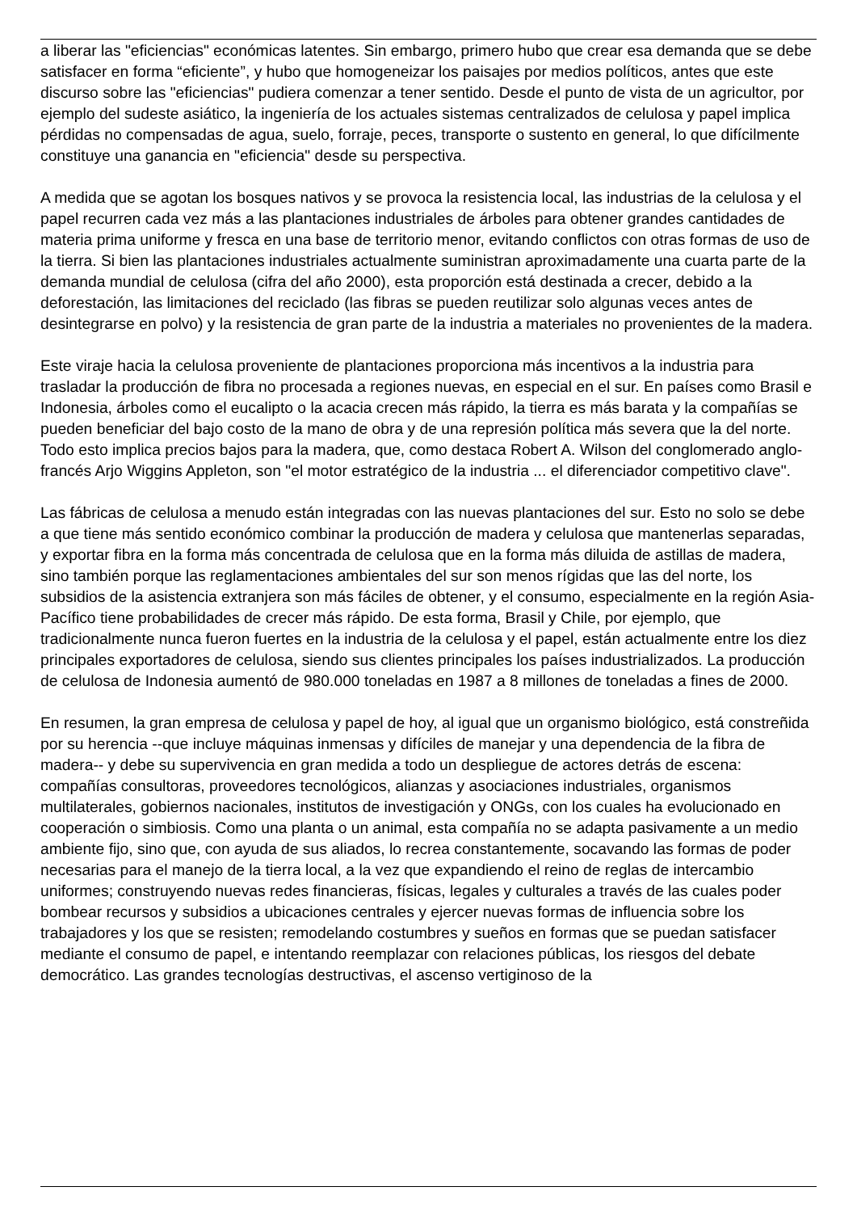a liberar las "eficiencias" económicas latentes. Sin embargo, primero hubo que crear esa demanda que se debe satisfacer en forma “eficiente”, y hubo que homogeneizar los paisajes por medios políticos, antes que este discurso sobre las "eficiencias" pudiera comenzar a tener sentido. Desde el punto de vista de un agricultor, por ejemplo del sudeste asiático, la ingeniería de los actuales sistemas centralizados de celulosa y papel implica pérdidas no compensadas de agua, suelo, forraje, peces, transporte o sustento en general, lo que difícilmente constituye una ganancia en "eficiencia" desde su perspectiva.
A medida que se agotan los bosques nativos y se provoca la resistencia local, las industrias de la celulosa y el papel recurren cada vez más a las plantaciones industriales de árboles para obtener grandes cantidades de materia prima uniforme y fresca en una base de territorio menor, evitando conflictos con otras formas de uso de la tierra. Si bien las plantaciones industriales actualmente suministran aproximadamente una cuarta parte de la demanda mundial de celulosa (cifra del año 2000), esta proporción está destinada a crecer, debido a la deforestación, las limitaciones del reciclado (las fibras se pueden reutilizar solo algunas veces antes de desintegrarse en polvo) y la resistencia de gran parte de la industria a materiales no provenientes de la madera.
Este viraje hacia la celulosa proveniente de plantaciones proporciona más incentivos a la industria para trasladar la producción de fibra no procesada a regiones nuevas, en especial en el sur. En países como Brasil e Indonesia, árboles como el eucalipto o la acacia crecen más rápido, la tierra es más barata y la compañías se pueden beneficiar del bajo costo de la mano de obra y de una represión política más severa que la del norte. Todo esto implica precios bajos para la madera, que, como destaca Robert A. Wilson del conglomerado anglo-francés Arjo Wiggins Appleton, son "el motor estratégico de la industria ... el diferenciador competitivo clave".
Las fábricas de celulosa a menudo están integradas con las nuevas plantaciones del sur. Esto no solo se debe a que tiene más sentido económico combinar la producción de madera y celulosa que mantenerlas separadas, y exportar fibra en la forma más concentrada de celulosa que en la forma más diluida de astillas de madera, sino también porque las reglamentaciones ambientales del sur son menos rígidas que las del norte, los subsidios de la asistencia extranjera son más fáciles de obtener, y el consumo, especialmente en la región Asia-Pacífico tiene probabilidades de crecer más rápido. De esta forma, Brasil y Chile, por ejemplo, que tradicionalmente nunca fueron fuertes en la industria de la celulosa y el papel, están actualmente entre los diez principales exportadores de celulosa, siendo sus clientes principales los países industrializados. La producción de celulosa de Indonesia aumentó de 980.000 toneladas en 1987 a 8 millones de toneladas a fines de 2000.
En resumen, la gran empresa de celulosa y papel de hoy, al igual que un organismo biológico, está constreñida por su herencia --que incluye máquinas inmensas y difíciles de manejar y una dependencia de la fibra de madera-- y debe su supervivencia en gran medida a todo un despliegue de actores detrás de escena: compañías consultoras, proveedores tecnológicos, alianzas y asociaciones industriales, organismos multilaterales, gobiernos nacionales, institutos de investigación y ONGs, con los cuales ha evolucionado en cooperación o simbiosis. Como una planta o un animal, esta compañía no se adapta pasivamente a un medio ambiente fijo, sino que, con ayuda de sus aliados, lo recrea constantemente, socavando las formas de poder necesarias para el manejo de la tierra local, a la vez que expandiendo el reino de reglas de intercambio uniformes; construyendo nuevas redes financieras, físicas, legales y culturales a través de las cuales poder bombear recursos y subsidios a ubicaciones centrales y ejercer nuevas formas de influencia sobre los trabajadores y los que se resisten; remodelando costumbres y sueños en formas que se puedan satisfacer mediante el consumo de papel, e intentando reemplazar con relaciones públicas, los riesgos del debate democrático. Las grandes tecnologías destructivas, el ascenso vertiginoso de la